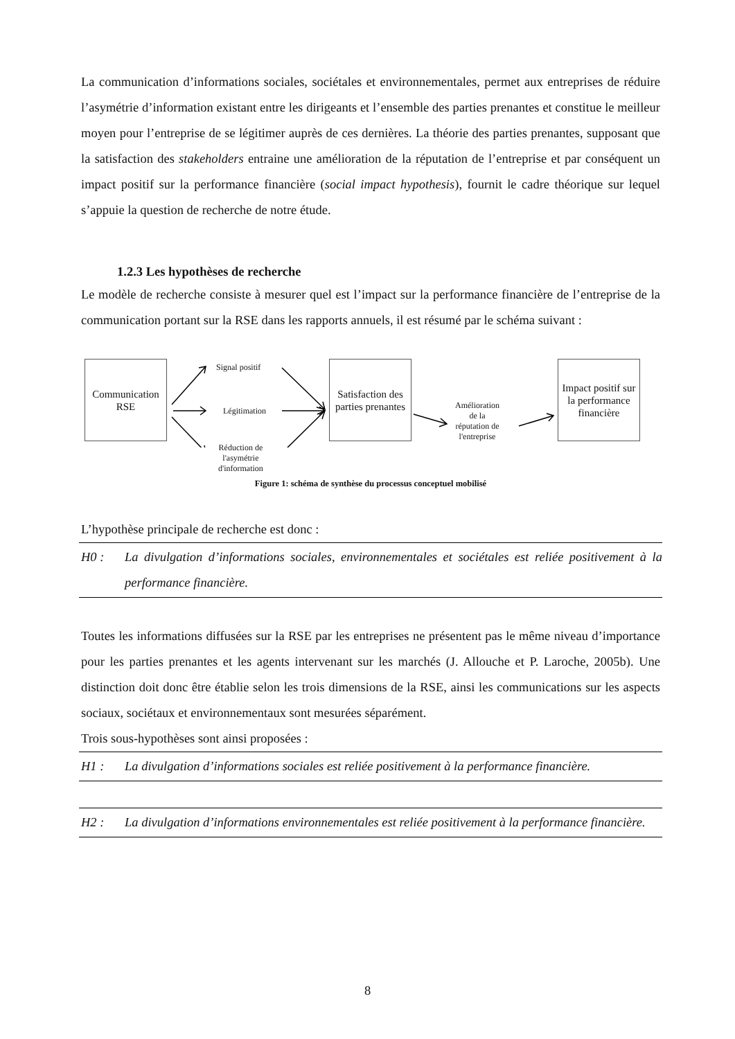La communication d’informations sociales, sociétales et environnementales, permet aux entreprises de réduire l’asymétrie d’information existant entre les dirigeants et l’ensemble des parties prenantes et constitue le meilleur moyen pour l’entreprise de se légitimer auprès de ces dernières. La théorie des parties prenantes, supposant que la satisfaction des stakeholders entraine une amélioration de la réputation de l’entreprise et par conséquent un impact positif sur la performance financière (social impact hypothesis), fournit le cadre théorique sur lequel s’appuie la question de recherche de notre étude.
1.2.3 Les hypothèses de recherche
Le modèle de recherche consiste à mesurer quel est l’impact sur la performance financière de l’entreprise de la communication portant sur la RSE dans les rapports annuels, il est résumé par le schéma suivant :
Communication RSE
Signal positif
Légitimation
Réduction de
l'asymétrie
d'information
Satisfaction des parties prenantes
Amélioration
de la
réputation de
l'entreprise
Impact positif sur la performance financière
Figure 1: schéma de synthèse du processus conceptuel mobilisé
L’hypothèse principale de recherche est donc :
H0 : La divulgation d’informations sociales, environnementales et sociétales est reliée positivement à la performance financière.
Toutes les informations diffusées sur la RSE par les entreprises ne présentent pas le même niveau d’importance pour les parties prenantes et les agents intervenant sur les marchés (J. Allouche et P. Laroche, 2005b). Une distinction doit donc être établie selon les trois dimensions de la RSE, ainsi les communications sur les aspects sociaux, sociétaux et environnementaux sont mesurées séparément.
Trois sous-hypothèses sont ainsi proposées :
H1 : La divulgation d’informations sociales est reliée positivement à la performance financière.
H2 : La divulgation d’informations environnementales est reliée positivement à la performance financière.
8